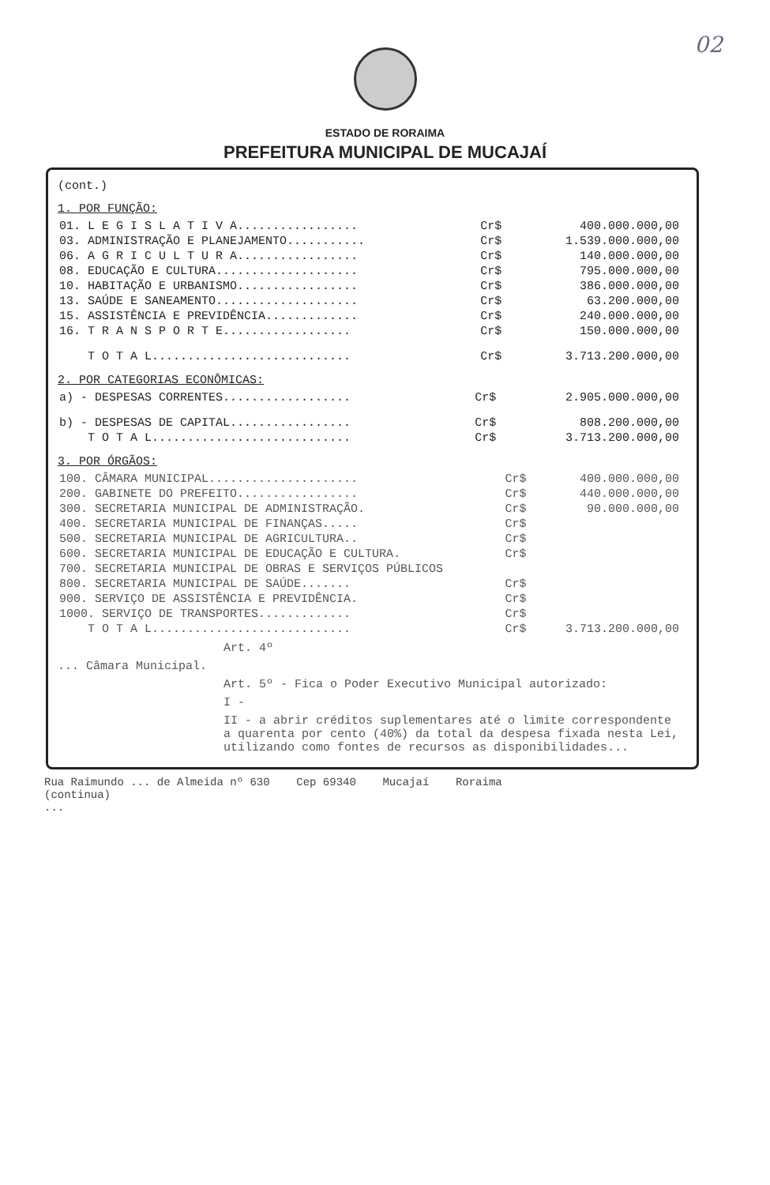02
ESTADO DE RORAIMA
PREFEITURA MUNICIPAL DE MUCAJAÍ
(cont.)
1. POR FUNÇÃO:
| 01. L E G I S L A T I V A................. | Cr$ | 400.000.000,00 |
| 03. ADMINISTRAÇÃO E PLANEJAMENTO........... | Cr$ | 1.539.000.000,00 |
| 06. A G R I C U L T U R A................. | Cr$ | 140.000.000,00 |
| 08. EDUCAÇÃO E CULTURA.................... | Cr$ | 795.000.000,00 |
| 10. HABITAÇÃO E URBANISMO................. | Cr$ | 386.000.000,00 |
| 13. SAÚDE E SANEAMENTO.................... | Cr$ | 63.200.000,00 |
| 15. ASSISTÊNCIA E PREVIDÊNCIA............. | Cr$ | 240.000.000,00 |
| 16. T R A N S P O R T E.................. | Cr$ | 150.000.000,00 |
| T O T A L............................ | Cr$ | 3.713.200.000,00 |
2. POR CATEGORIAS ECONÔMICAS:
| a) - DESPESAS CORRENTES.................. | Cr$ | 2.905.000.000,00 |
| b) - DESPESAS DE CAPITAL................. | Cr$ | 808.200.000,00 |
| T O T A L............................ | Cr$ | 3.713.200.000,00 |
3. POR ÓRGÃOS:
| 100. CÂMARA MUNICIPAL..................... | Cr$ | 400.000.000,00 |
| 200. GABINETE DO PREFEITO................. | Cr$ | 440.000.000,00 |
| 300. SECRETARIA MUNICIPAL DE ADMINISTRAÇÃO. | Cr$ | 90.000.000,00 |
| 400. SECRETARIA MUNICIPAL DE FINANÇAS..... | Cr$ | |
| 500. SECRETARIA MUNICIPAL DE AGRICULTURA.. | Cr$ | |
| 600. SECRETARIA MUNICIPAL DE EDUCAÇÃO E CULTURA. | Cr$ | |
| 700. SECRETARIA MUNICIPAL DE OBRAS E SERVIÇOS PÚBLICOS | | |
| 800. SECRETARIA MUNICIPAL DE SAÚDE....... | Cr$ | |
| 900. SERVIÇO DE ASSISTÊNCIA E PREVIDÊNCIA. | Cr$ | |
| 1000. SERVIÇO DE TRANSPORTES............. | Cr$ | |
| T O T A L............................ | Cr$ | 3.713.200.000,00 |
Art. 4º
... Câmara Municipal.
Art. 5º - Fica o Poder Executivo Municipal autorizado:
I -
II - a abrir créditos suplementares até o limite correspondente a quarenta por cento (40%) da total da despesa fixada nesta Lei, utilizando como fontes de recursos as disponibilidades...
Rua Raimundo ... de Almeida nº 630 Cep 69340 Mucajaí Roraima
(continua)
...